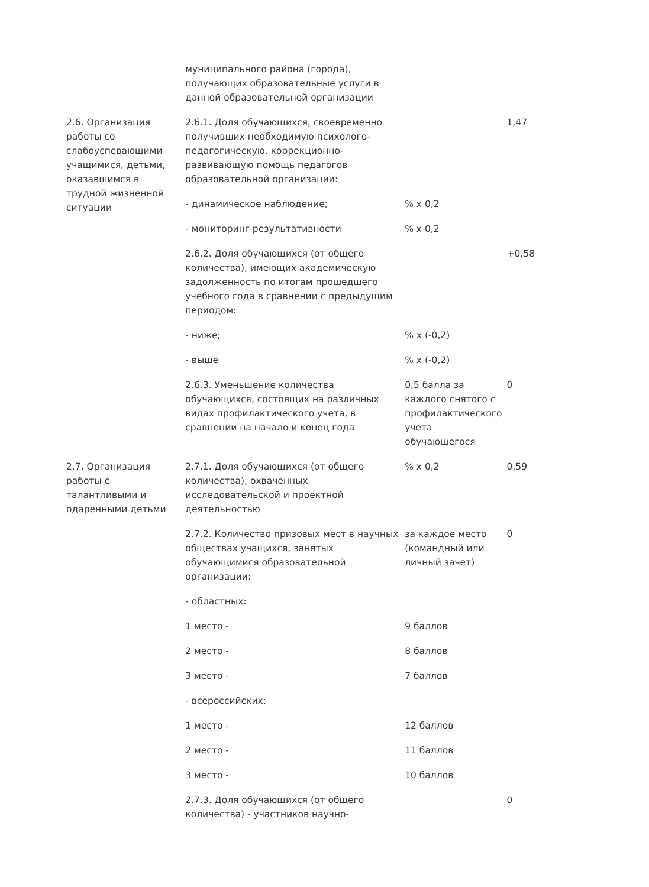| | муниципального района (города), получающих образовательные услуги в данной образовательной организации | | |
| 2.6. Организация работы со слабоуспевающими учащимися, детьми, оказавшимся в трудной жизненной ситуации | 2.6.1. Доля обучающихся, своевременно получивших необходимую психолого-педагогическую, коррекционно-развивающую помощь педагогов образовательной организации: | | 1,47 |
| | - динамическое наблюдение; | % x 0,2 | |
| | - мониторинг результативности | % x 0,2 | |
| | 2.6.2. Доля обучающихся (от общего количества), имеющих академическую задолженность по итогам прошедшего учебного года в сравнении с предыдущим периодом: | | +0,58 |
| | - ниже; | % x (-0,2) | |
| | - выше | % x (-0,2) | |
| | 2.6.3. Уменьшение количества обучающихся, состоящих на различных видах профилактического учета, в сравнении на начало и конец года | 0,5 балла за каждого снятого с профилактического учета обучающегося | 0 |
| 2.7. Организация работы с талантливыми и одаренными детьми | 2.7.1. Доля обучающихся (от общего количества), охваченных исследовательской и проектной деятельностью | % x 0,2 | 0,59 |
| | 2.7.2. Количество призовых мест в научных обществах учащихся, занятых обучающимися образовательной организации: | за каждое место (командный или личный зачет) | 0 |
| | - областных: | | |
| | 1 место - | 9 баллов | |
| | 2 место - | 8 баллов | |
| | 3 место - | 7 баллов | |
| | - всероссийских: | | |
| | 1 место - | 12 баллов | |
| | 2 место - | 11 баллов | |
| | 3 место - | 10 баллов | |
| | 2.7.3. Доля обучающихся (от общего количества) - участников научно- | | 0 |